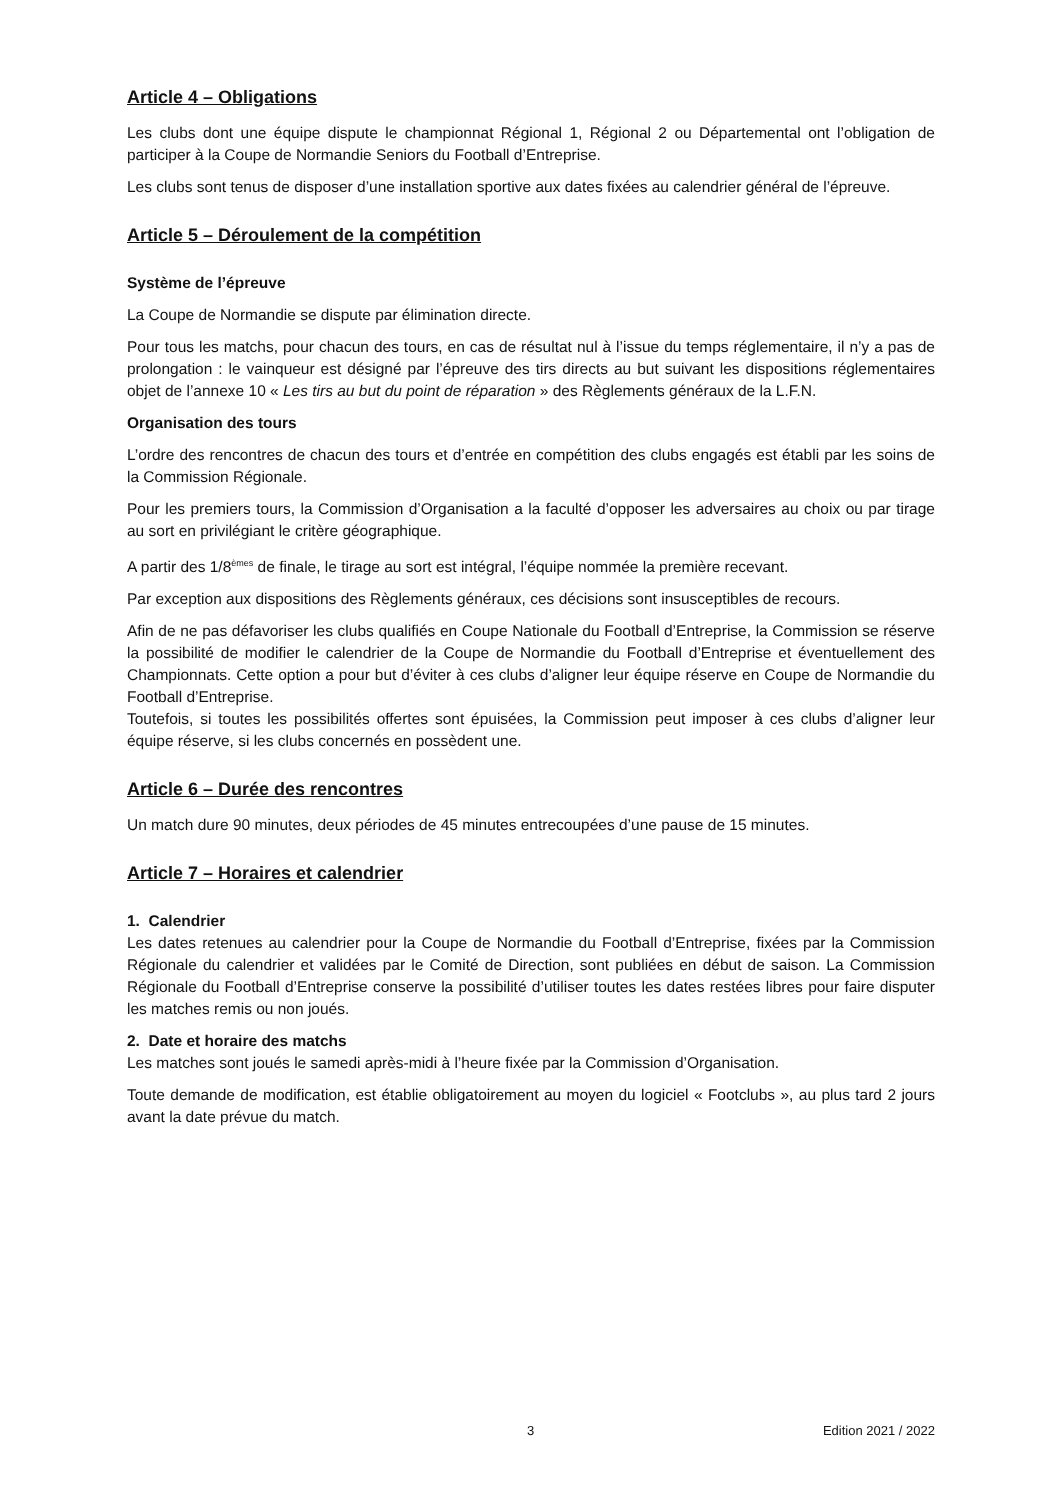Article 4 – Obligations
Les clubs dont une équipe dispute le championnat Régional 1, Régional 2 ou Départemental ont l’obligation de participer à la Coupe de Normandie Seniors du Football d’Entreprise.
Les clubs sont tenus de disposer d’une installation sportive aux dates fixées au calendrier général de l’épreuve.
Article 5 – Déroulement de la compétition
Système de l’épreuve
La Coupe de Normandie se dispute par élimination directe.
Pour tous les matchs, pour chacun des tours, en cas de résultat nul à l’issue du temps réglementaire, il n’y a pas de prolongation : le vainqueur est désigné par l’épreuve des tirs directs au but suivant les dispositions réglementaires objet de l’annexe 10 « Les tirs au but du point de réparation » des Règlements généraux de la L.F.N.
Organisation des tours
L’ordre des rencontres de chacun des tours et d’entrée en compétition des clubs engagés est établi par les soins de la Commission Régionale.
Pour les premiers tours, la Commission d’Organisation a la faculté d’opposer les adversaires au choix ou par tirage au sort en privilégiant le critère géographique.
A partir des 1/8<sup>èmes</sup> de finale, le tirage au sort est intégral, l’équipe nommée la première recevant.
Par exception aux dispositions des Règlements généraux, ces décisions sont insusceptibles de recours.
Afin de ne pas défavoriser les clubs qualifiés en Coupe Nationale du Football d’Entreprise, la Commission se réserve la possibilité de modifier le calendrier de la Coupe de Normandie du Football d’Entreprise et éventuellement des Championnats. Cette option a pour but d’éviter à ces clubs d’aligner leur équipe réserve en Coupe de Normandie du Football d’Entreprise.
Toutefois, si toutes les possibilités offertes sont épuisées, la Commission peut imposer à ces clubs d’aligner leur équipe réserve, si les clubs concernés en possèdent une.
Article 6 – Durée des rencontres
Un match dure 90 minutes, deux périodes de 45 minutes entrecoupées d’une pause de 15 minutes.
Article 7 – Horaires et calendrier
1. Calendrier
Les dates retenues au calendrier pour la Coupe de Normandie du Football d’Entreprise, fixées par la Commission Régionale du calendrier et validées par le Comité de Direction, sont publiées en début de saison. La Commission Régionale du Football d’Entreprise conserve la possibilité d’utiliser toutes les dates restées libres pour faire disputer les matches remis ou non joués.
2. Date et horaire des matchs
Les matches sont joués le samedi après-midi à l’heure fixée par la Commission d’Organisation.
Toute demande de modification, est établie obligatoirement au moyen du logiciel « Footclubs », au plus tard 2 jours avant la date prévue du match.
3 Edition 2021 / 2022